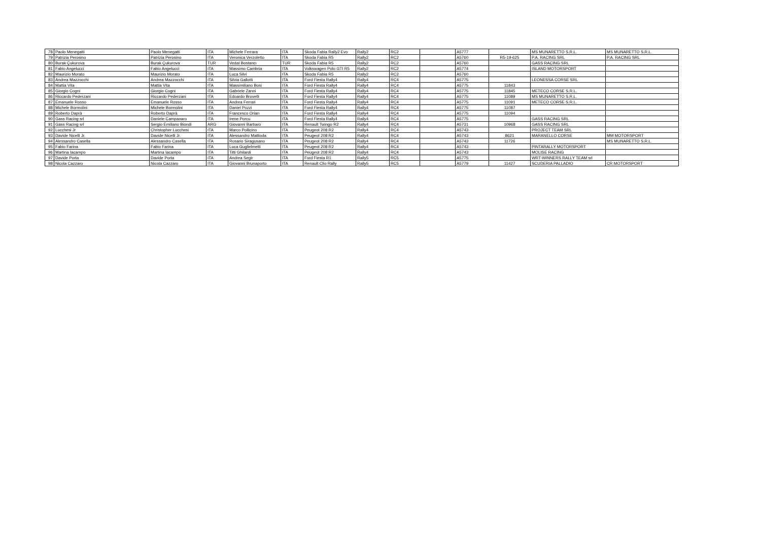| 78 | Paolo Menegatti | Paolo Menegatti | ITA | Michele Ferrara | ITA | Skoda Fabia Rally2 Evo | Rally2 | RC2 | | A5777 | | MS MUNARETTO S.R.L. | MS MUNARETTO S.R.L. |
| 79 | Patrizia Perosino | Patrizia Perosino | ITA | Veronica Verzoletto | ITA | Skoda Fabia R5 | Rally2 | RC2 | | A5760 | R5-19-625 | P.A. RACING SRL | P.A. RACING SRL |
| 80 | Burak Çukurova | Burak Çukurova | TUR | Vedat Bostancı | TUR | Skoda Fabia R5 | Rally2 | RC2 | | A5760 | | GASS RACING SRL | |
| 81 | Fabio Angelucci | Fabio Angelucci | ITA | Massimo Cambria | ITA | Volkswagen Polo GTI R5 | Rally2 | RC2 | | A5774 | | ISLAND MOTORSPORT | |
| 82 | Maurizio Morato | Maurizio Morato | ITA | Luca Silvi | ITA | Skoda Fabia R5 | Rally2 | RC2 | | A5760 | | | |
| 83 | Andrea Mazzocchi | Andrea Mazzocchi | ITA | Silvia Gallotti | ITA | Ford Fiesta Rally4 | Rally4 | RC4 | | A5775 | | LEONESSA CORSE SRL | |
| 84 | Mattia Vita | Mattia Vita | ITA | Massimiliano Bosi | ITA | Ford Fiesta Rally4 | Rally4 | RC4 | | A5775 | 11843 | | |
| 85 | Giorgio Cogni | Giorgio Cogni | ITA | Gabriele Zanni | ITA | Ford Fiesta Rally4 | Rally4 | RC4 | | A5775 | 11845 | METECO CORSE S.R.L. | |
| 86 | Riccardo Pederzani | Riccardo Pederzani | ITA | Edoardo Brovelli | ITA | Ford Fiesta Rally4 | Rally4 | RC4 | | A5775 | 11089 | MS MUNARETTO S.R.L. | |
| 87 | Emanuele Rosso | Emanuele Rosso | ITA | Andrea Ferrari | ITA | Ford Fiesta Rally4 | Rally4 | RC4 | | A5775 | 11091 | METECO CORSE S.R.L. | |
| 88 | Michele Bormolini | Michele Bormolini | ITA | Daniel Pozzi | ITA | Ford Fiesta Rally4 | Rally4 | RC4 | | A5775 | 11087 | | |
| 89 | Roberto Daprà | Roberto Daprà | ITA | Francesco Orian | ITA | Ford Fiesta Rally4 | Rally4 | RC4 | | A5775 | 11094 | | |
| 90 | Gass Racing srl | Daniele Campanaro | ITA | Irene Porcu | ITA | Ford Fiesta Rally4 | Rally4 | RC4 | | A5775 | | GASS RACING SRL | |
| 91 | Gass Racing srl | Sergio Emiliano Biondi | ARG | Giovanni Barbaro | ITA | Renault Twingo R2 | Rally4 | RC4 | | A5731 | 10968 | GASS RACING SRL | |
| 92 | Lucchesi Jr | Christopher Lucchesi | ITA | Marco Pollicino | ITA | Peugeot 208 R2 | Rally4 | RC4 | | A5743 | | PROJECT TEAM SRL | |
| 93 | Davide Nicelli Jr. | Davide Nicelli Jr. | ITA | Alessandro Mattioda | ITA | Peugeot 208 R2 | Rally4 | RC4 | | A5743 | 8621 | MARANELLO CORSE | MM MOTORSPORT |
| 94 | Alessandro Casella | Alessandro Casella | ITA | Rosario Siragusano | ITA | Peugeot 208 R2 | Rally4 | RC4 | | A5743 | 11726 | | MS MUNARETTO S.R.L. |
| 95 | Fabio Farina | Fabio Farina | ITA | Luca Guglielmetti | ITA | Peugeot 208 R2 | Rally4 | RC4 | | A5743 | | PINTARALLY MOTORSPORT | |
| 96 | Martina Iacampo | Martina Iacampo | ITA | Titti Ghilardi | ITA | Peugeot 208 R2 | Rally4 | RC4 | | A5743 | | MOLISE RACING | |
| 97 | Davide Porta | Davide Porta | ITA | Andrea Segir | ITA | Ford Fiesta R1 | Rally5 | RC5 | | A5775 | | WRT-WINNERS RALLY TEAM srl | |
| 98 | Nicola Cazzaro | Nicola Cazzaro | ITA | Giovanni Brunaporto | ITA | Renault Clio Rally | Rally5 | RC5 | | A5779 | 11427 | SCUDERIA PALLADIO | CR MOTORSPORT |